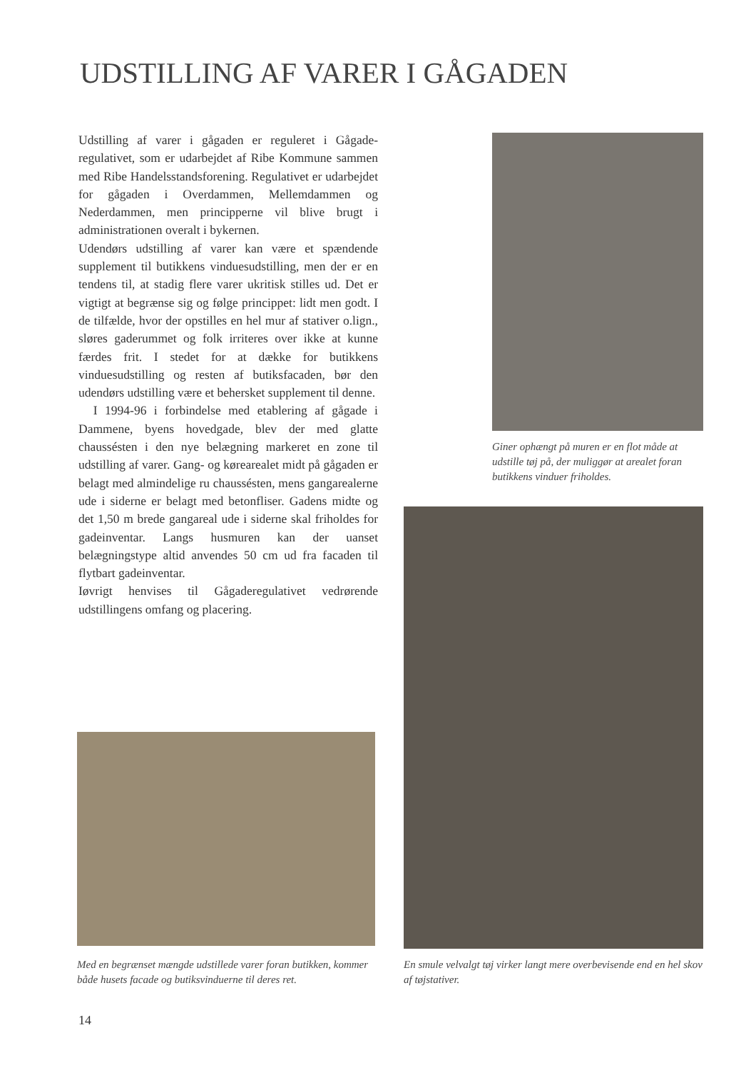UDSTILLING AF VARER I GÅGADEN
Udstilling af varer i gågaden er reguleret i Gågade-regulativet, som er udarbejdet af Ribe Kommune sammen med Ribe Handelsstandsforening. Regulativet er udarbejdet for gågaden i Overdammen, Mellemdammen og Nederdammen, men principperne vil blive brugt i administrationen overalt i bykernen.
Udendørs udstilling af varer kan være et spændende supplement til butikkens vinduesudstilling, men der er en tendens til, at stadig flere varer ukritisk stilles ud. Det er vigtigt at begrænse sig og følge princippet: lidt men godt. I de tilfælde, hvor der opstilles en hel mur af stativer o.lign., sløres gaderummet og folk irriteres over ikke at kunne færdes frit. I stedet for at dække for butikkens vinduesudstilling og resten af butiksfacaden, bør den udendørs udstilling være et behersket supplement til denne.
I 1994-96 i forbindelse med etablering af gågade i Dammene, byens hovedgade, blev der med glatte chaussésten i den nye belægning markeret en zone til udstilling af varer. Gang- og kørearealet midt på gågaden er belagt med almindelige ru chaussésten, mens gangarealerne ude i siderne er belagt med betonfliser. Gadens midte og det 1,50 m brede gangareal ude i siderne skal friholdes for gadeinventar. Langs husmuren kan der uanset belægningstype altid anvendes 50 cm ud fra facaden til flytbart gadeinventar.
Iøvrigt henvises til Gågaderegulativet vedrørende udstillingens omfang og placering.
Giner ophængt på muren er en flot måde at udstille tøj på, der muliggør at arealet foran butikkens vinduer friholdes.
En smule velvalgt tøj virker langt mere overbevisende end en hel skov af tøjstativer.
Med en begrænset mængde udstillede varer foran butikken, kommer både husets facade og butiksvinduerne til deres ret.
14